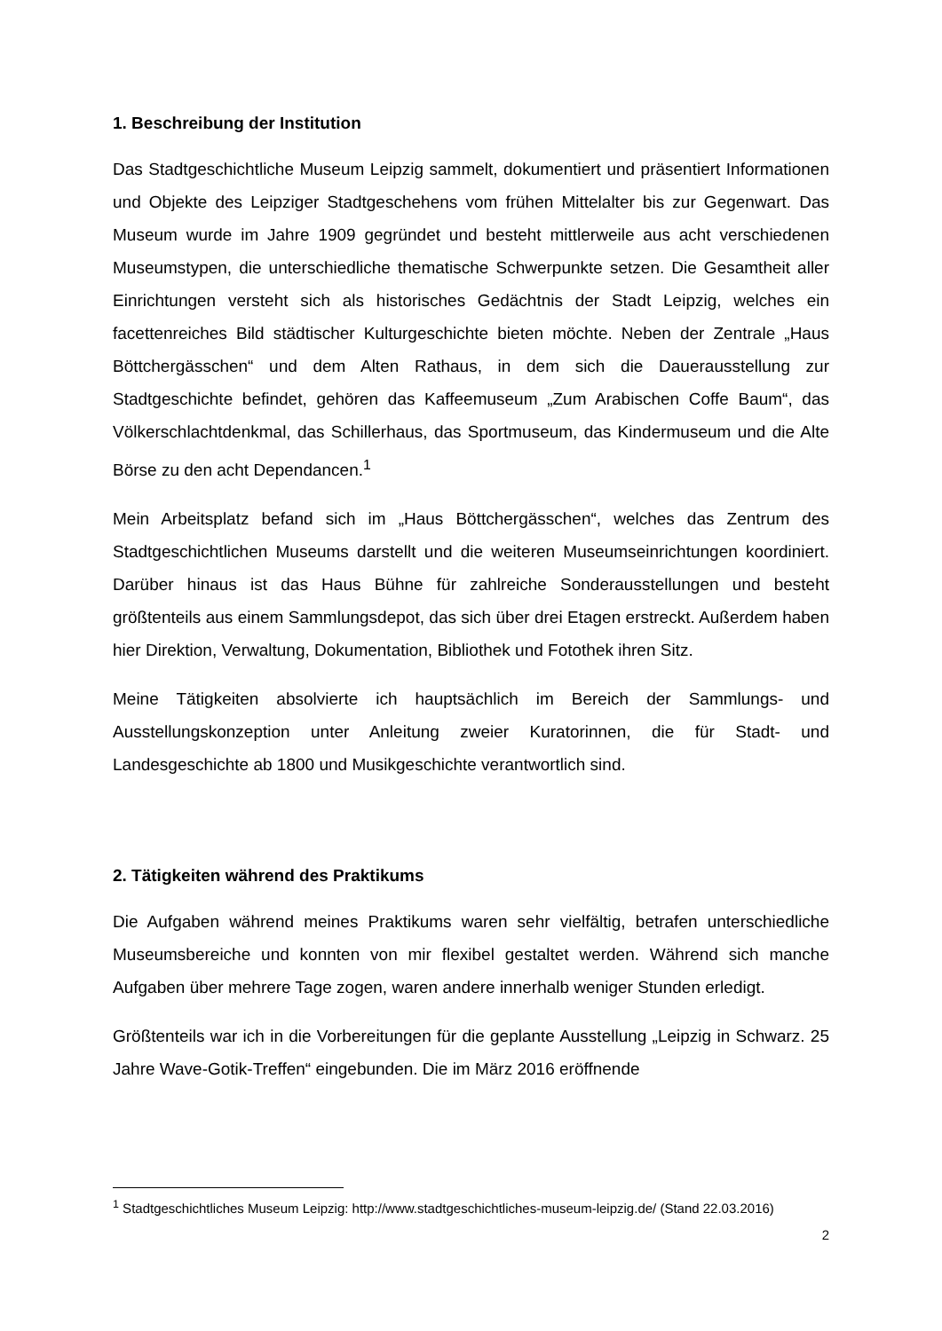1. Beschreibung der Institution
Das Stadtgeschichtliche Museum Leipzig sammelt, dokumentiert und präsentiert Informationen und Objekte des Leipziger Stadtgeschehens vom frühen Mittelalter bis zur Gegenwart. Das Museum wurde im Jahre 1909 gegründet und besteht mittlerweile aus acht verschiedenen Museumstypen, die unterschiedliche thematische Schwerpunkte setzen. Die Gesamtheit aller Einrichtungen versteht sich als historisches Gedächtnis der Stadt Leipzig, welches ein facettenreiches Bild städtischer Kulturgeschichte bieten möchte. Neben der Zentrale „Haus Böttchergässchen“ und dem Alten Rathaus, in dem sich die Dauerausstellung zur Stadtgeschichte befindet, gehören das Kaffeemuseum „Zum Arabischen Coffe Baum“, das Völkerschlachtdenkmal, das Schillerhaus, das Sportmuseum, das Kindermuseum und die Alte Börse zu den acht Dependancen.<sup>1</sup>
Mein Arbeitsplatz befand sich im „Haus Böttchergässchen“, welches das Zentrum des Stadtgeschichtlichen Museums darstellt und die weiteren Museumseinrichtungen koordiniert. Darüber hinaus ist das Haus Bühne für zahlreiche Sonderausstellungen und besteht größtenteils aus einem Sammlungsdepot, das sich über drei Etagen erstreckt. Außerdem haben hier Direktion, Verwaltung, Dokumentation, Bibliothek und Fotothek ihren Sitz.
Meine Tätigkeiten absolvierte ich hauptsächlich im Bereich der Sammlungs- und Ausstellungskonzeption unter Anleitung zweier Kuratorinnen, die für Stadt- und Landesgeschichte ab 1800 und Musikgeschichte verantwortlich sind.
2. Tätigkeiten während des Praktikums
Die Aufgaben während meines Praktikums waren sehr vielfältig, betrafen unterschiedliche Museumsbereiche und konnten von mir flexibel gestaltet werden. Während sich manche Aufgaben über mehrere Tage zogen, waren andere innerhalb weniger Stunden erledigt.
Größtenteils war ich in die Vorbereitungen für die geplante Ausstellung „Leipzig in Schwarz. 25 Jahre Wave-Gotik-Treffen“ eingebunden. Die im März 2016 eröffnende
<sup>1</sup> Stadtgeschichtliches Museum Leipzig: http://www.stadtgeschichtliches-museum-leipzig.de/ (Stand 22.03.2016)
2